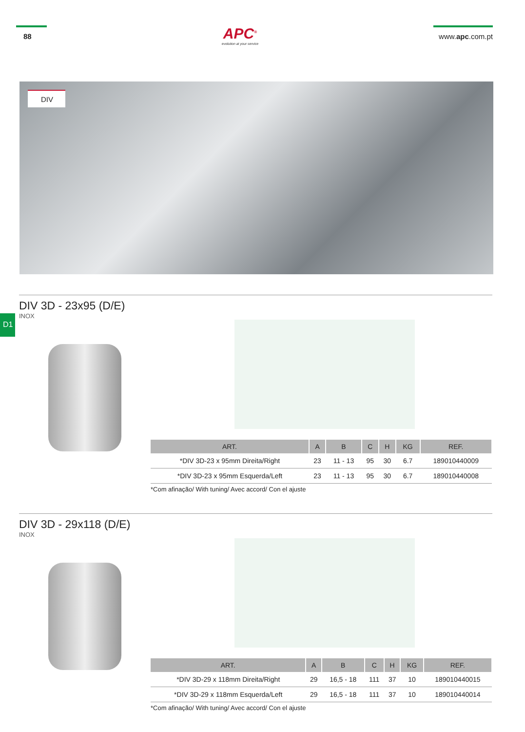88
APC<sup>®</sup>
evolution at your service
www.apc.com.pt
DIV
D1
DIV 3D - 23x95 (D/E)
INOX
| ART. | A | B | C | H | KG | REF. |
| --- | --- | --- | --- | --- | --- | --- |
| *DIV 3D-23 x 95mm Direita/Right | 23 | 11 - 13 | 95 | 30 | 6.7 | 189010440009 |
| *DIV 3D-23 x 95mm Esquerda/Left | 23 | 11 - 13 | 95 | 30 | 6.7 | 189010440008 |
*Com afinação/ With tuning/ Avec accord/ Con el ajuste
DIV 3D - 29x118 (D/E)
INOX
| ART. | A | B | C | H | KG | REF. |
| --- | --- | --- | --- | --- | --- | --- |
| *DIV 3D-29 x 118mm Direita/Right | 29 | 16,5 - 18 | 111 | 37 | 10 | 189010440015 |
| *DIV 3D-29 x 118mm Esquerda/Left | 29 | 16,5 - 18 | 111 | 37 | 10 | 189010440014 |
*Com afinação/ With tuning/ Avec accord/ Con el ajuste